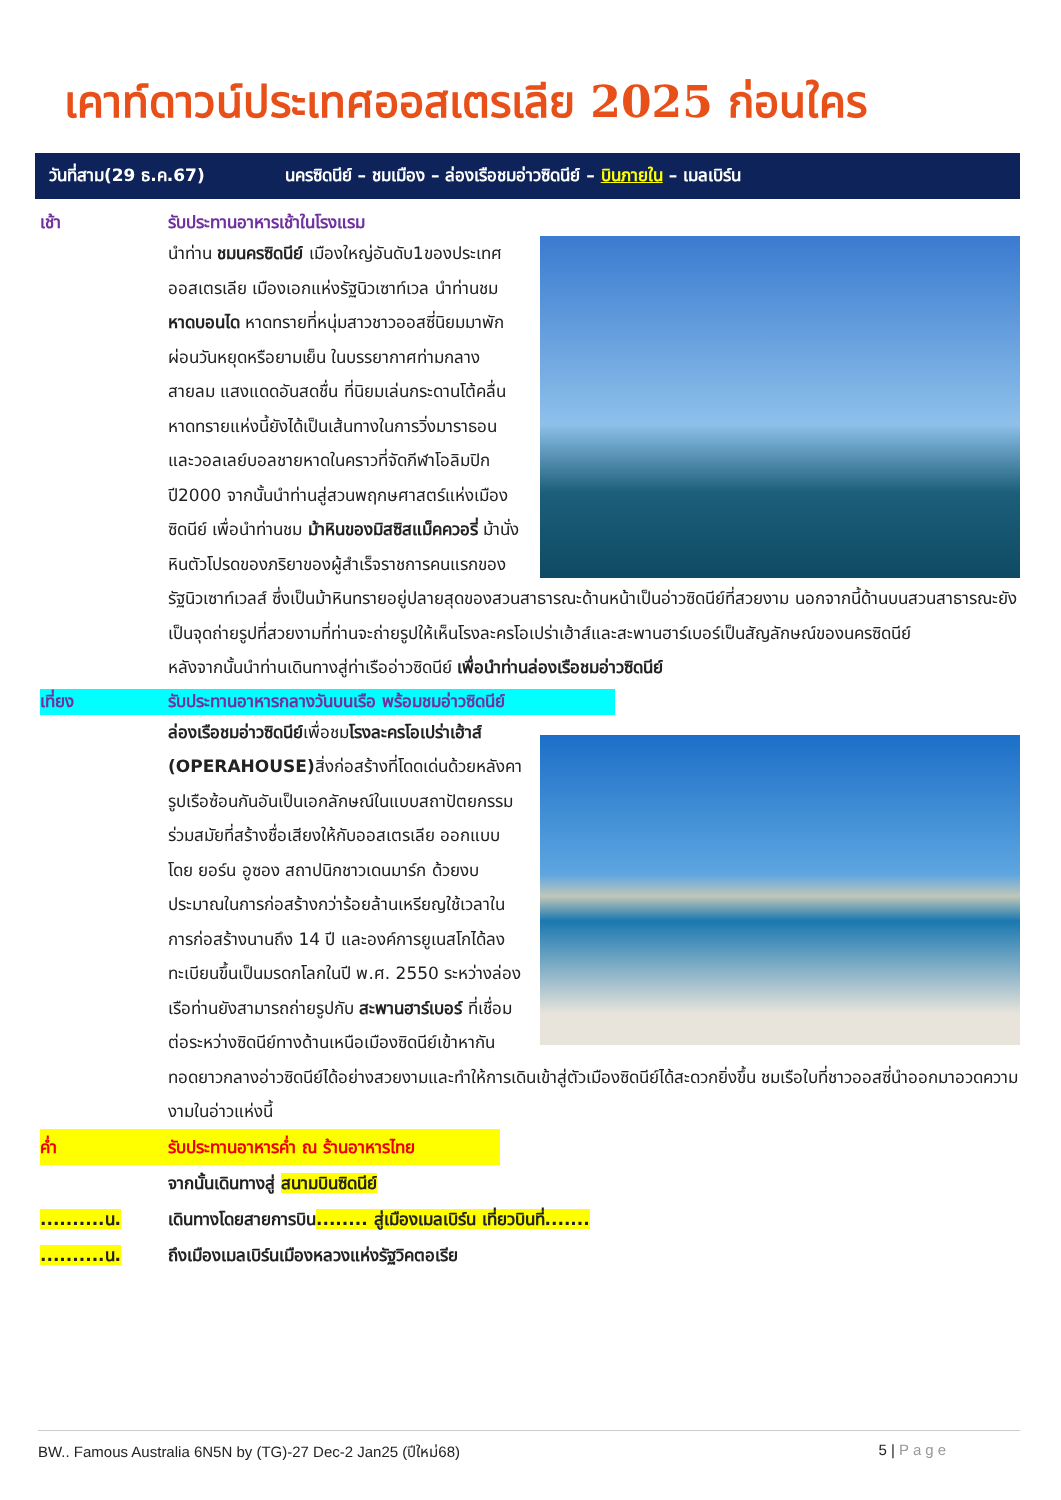เคาท์ดาวน์ประเทศออสเตรเลีย 2025 ก่อนใคร
วันที่สาม(29 ธ.ค.67) นครซิดนีย์ – ชมเมือง – ล่องเรือชมอ่าวซิดนีย์ – บินภายใน – เมลเบิร์น
เช้า รับประทานอาหารเช้าในโรงแรม
นำท่าน ชมนครซิดนีย์ เมืองใหญ่อันดับ1ของประเทศออสเตรเลีย เมืองเอกแห่งรัฐนิวเซาท์เวล นำท่านชมหาดบอนได หาดทรายที่หนุ่มสาวชาวออสซี่นิยมมาพักผ่อนวันหยุดหรือยามเย็น ในบรรยากาศท่ามกลางสายลม แสงแดดอันสดชื่น ที่นิยมเล่นกระดานโต้คลื่น หาดทรายแห่งนี้ยังได้เป็นเส้นทางในการวิ่งมาราธอนและวอลเลย์บอลชายหาดในคราวที่จัดกีฬาโอลิมปิก ปี2000 จากนั้นนำท่านสู่สวนพฤกษศาสตร์แห่งเมืองซิดนีย์ เพื่อนำท่านชม ม้าหินของมิสซิสแม็คควอรี่ ม้านั่งหินตัวโปรดของภริยาของผู้สำเร็จราชการคนแรกของรัฐนิวเซาท์เวลส์ ซึ่งเป็นม้าหินทรายอยู่ปลายสุดของสวนสาธารณะด้านหน้าเป็นอ่าวซิดนีย์ที่สวยงาม นอกจากนี้ด้านบนสวนสาธารณะยังเป็นจุดถ่ายรูปที่สวยงามที่ท่านจะถ่ายรูปให้เห็นโรงละครโอเปร่าเฮ้าส์และสะพานฮาร์เบอร์เป็นสัญลักษณ์ของนครซิดนีย์
หลังจากนั้นนำท่านเดินทางสู่ท่าเรืออ่าวซิดนีย์ เพื่อนำท่านล่องเรือชมอ่าวซิดนีย์
เที่ยง รับประทานอาหารกลางวันบนเรือ พร้อมชมอ่าวซิดนีย์
ล่องเรือชมอ่าวซิดนีย์เพื่อชมโรงละครโอเปร่าเฮ้าส์ (OPERAHOUSE) สิ่งก่อสร้างที่โดดเด่นด้วยหลังคารูปเรือซ้อนกันอันเป็นเอกลักษณ์ในแบบสถาปัตยกรรมร่วมสมัยที่สร้างชื่อเสียงให้กับออสเตรเลีย ออกแบบโดย ยอร์น อูซอง สถาปนิกชาวเดนมาร์ก ด้วยงบประมาณในการก่อสร้างกว่าร้อยล้านเหรียญใช้เวลาในการก่อสร้างนานถึง 14 ปี และองค์การยูเนสโกได้ลงทะเบียนขึ้นเป็นมรดกโลกในปี พ.ศ. 2550 ระหว่างล่องเรือท่านยังสามารถถ่ายรูปกับ สะพานฮาร์เบอร์ ที่เชื่อมต่อระหว่างซิดนีย์ทางด้านเหนือเมืองซิดนีย์เข้าหากัน ทอดยาวกลางอ่าวซิดนีย์ได้อย่างสวยงามและทำให้การเดินเข้าสู่ตัวเมืองซิดนีย์ได้สะดวกยิ่งขึ้น ชมเรือใบที่ชาวออสซี่นำออกมาอวดความงามในอ่าวแห่งนี้
ค่ำ รับประทานอาหารค่ำ ณ ร้านอาหารไทย
จากนั้นเดินทางสู่ สนามบินซิดนีย์
..........น. เดินทางโดยสายการบิน........ สู่เมืองเมลเบิร์น เที่ยวบินที่.......
..........น. ถึงเมืองเมลเบิร์นเมืองหลวงแห่งรัฐวิคตอเรีย
BW.. Famous Australia 6N5N by (TG)-27 Dec-2 Jan25 (ปีใหม่68) 5 | Page